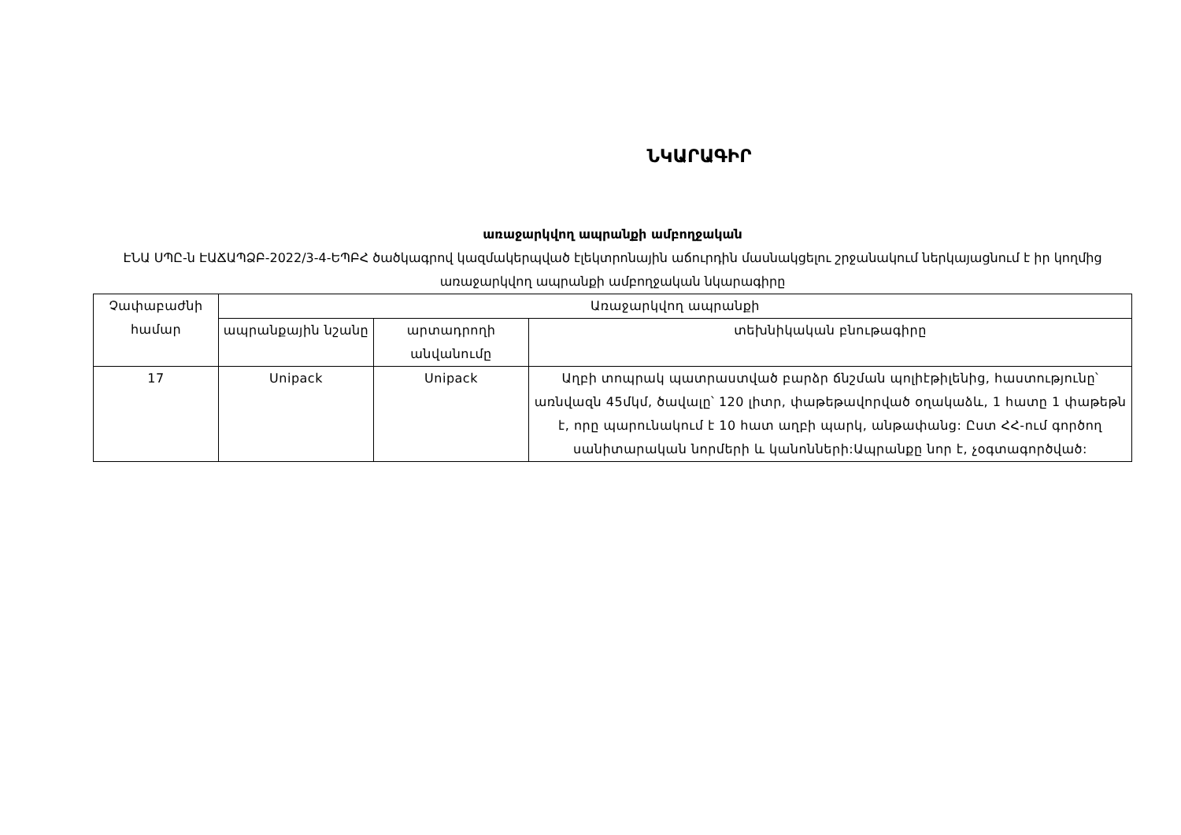ՆԿԱՐԱԳԻՐ
առաջարկվող ապրանքի ամբողջական
ԷՆԱ ՍՊԸ-ն ԷԱՃԱՊՁԲ-2022/3-4-ԵՊԲՀ ծածկագրով կազմակերպված էլեկտրոնային աճուրդին մասնակցելու շրջանակում ներկայացնում է իր կողմից առաջարկվող ապրանքի ամբողջական նկարագիրը
| Չափաբաժնի համար | Առաջարկվող ապրանքի | | |
| --- | --- | --- | --- |
| | ապրանքային նշանը | արտադրողի անվանումը | տեխնիկական բնութագիրը |
| 17 | Unipack | Unipack | Աղբի տոպրակ պատրաստված բարձր ճնշման պոլիէթիլենից, հաստությունը՝ առնվազն 45մկմ, ծավալը՝ 120 լիտր, փաթեթավորված օղակաձև, 1 հատը 1 փաթեթն է, որը պարունակում է 10 հատ աղբի պարկ, անթափանց: Ըստ ՀՀ-ում գործող սանիտարական նորմերի և կանոնների:Ապրանքը նոր է, չօգտագործված: |